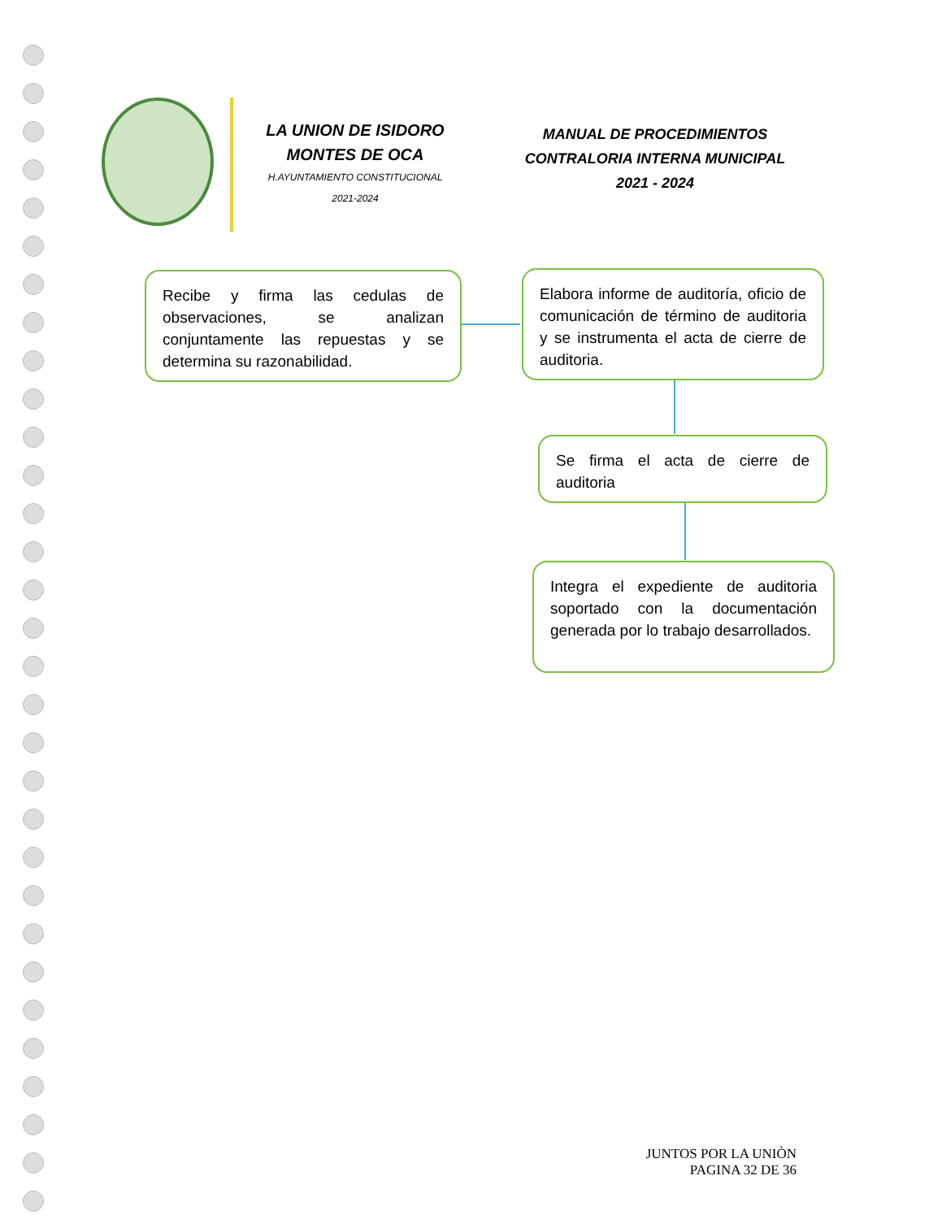LA UNION DE ISIDORO
MONTES DE OCA
H.AYUNTAMIENTO CONSTITUCIONAL
2021-2024
MANUAL DE PROCEDIMIENTOS
CONTRALORIA INTERNA MUNICIPAL
2021 - 2024
Recibe y firma las cedulas de observaciones, se analizan conjuntamente las repuestas y se determina su razonabilidad.
Elabora informe de auditoría, oficio de comunicación de término de auditoria y se instrumenta el acta de cierre de auditoria.
Se firma el acta de cierre de auditoria
Integra el expediente de auditoria soportado con la documentación generada por lo trabajo desarrollados.
JUNTOS POR LA UNIÒN
PAGINA 32 DE 36